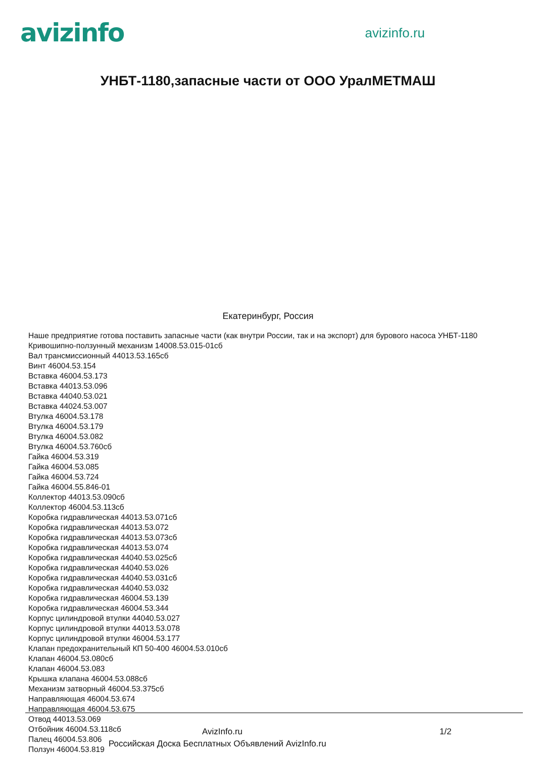avizinfo
avizinfo.ru
УНБТ-1180,запасные части от ООО УралМЕТМАШ
Екатеринбург, Россия
Наше предприятие готова поставить запасные части (как внутри России, так и на экспорт) для бурового насоса УНБТ-1180
Кривошипно-ползунный механизм 14008.53.015-01сб
Вал трансмиссионный 44013.53.165сб
Винт 46004.53.154
Вставка 46004.53.173
Вставка 44013.53.096
Вставка 44040.53.021
Вставка 44024.53.007
Втулка 46004.53.178
Втулка 46004.53.179
Втулка 46004.53.082
Втулка 46004.53.760сб
Гайка 46004.53.319
Гайка 46004.53.085
Гайка 46004.53.724
Гайка 46004.55.846-01
Коллектор 44013.53.090сб
Коллектор 46004.53.113сб
Коробка гидравлическая 44013.53.071сб
Коробка гидравлическая 44013.53.072
Коробка гидравлическая 44013.53.073сб
Коробка гидравлическая 44013.53.074
Коробка гидравлическая 44040.53.025сб
Коробка гидравлическая 44040.53.026
Коробка гидравлическая 44040.53.031сб
Коробка гидравлическая 44040.53.032
Коробка гидравлическая 46004.53.139
Коробка гидравлическая 46004.53.344
Корпус цилиндровой втулки 44040.53.027
Корпус цилиндровой втулки 44013.53.078
Корпус цилиндровой втулки 46004.53.177
Клапан предохранительный КП 50-400 46004.53.010сб
Клапан 46004.53.080сб
Клапан 46004.53.083
Крышка клапана 46004.53.088сб
Механизм затворный 46004.53.375сб
Направляющая 46004.53.674
Направляющая 46004.53.675
Отвод 44013.53.069
Отбойник 46004.53.118сб
Палец 46004.53.806
Ползун 46004.53.819
AvizInfo.ru 1/2
Российская Доска Бесплатных Объявлений AvizInfo.ru